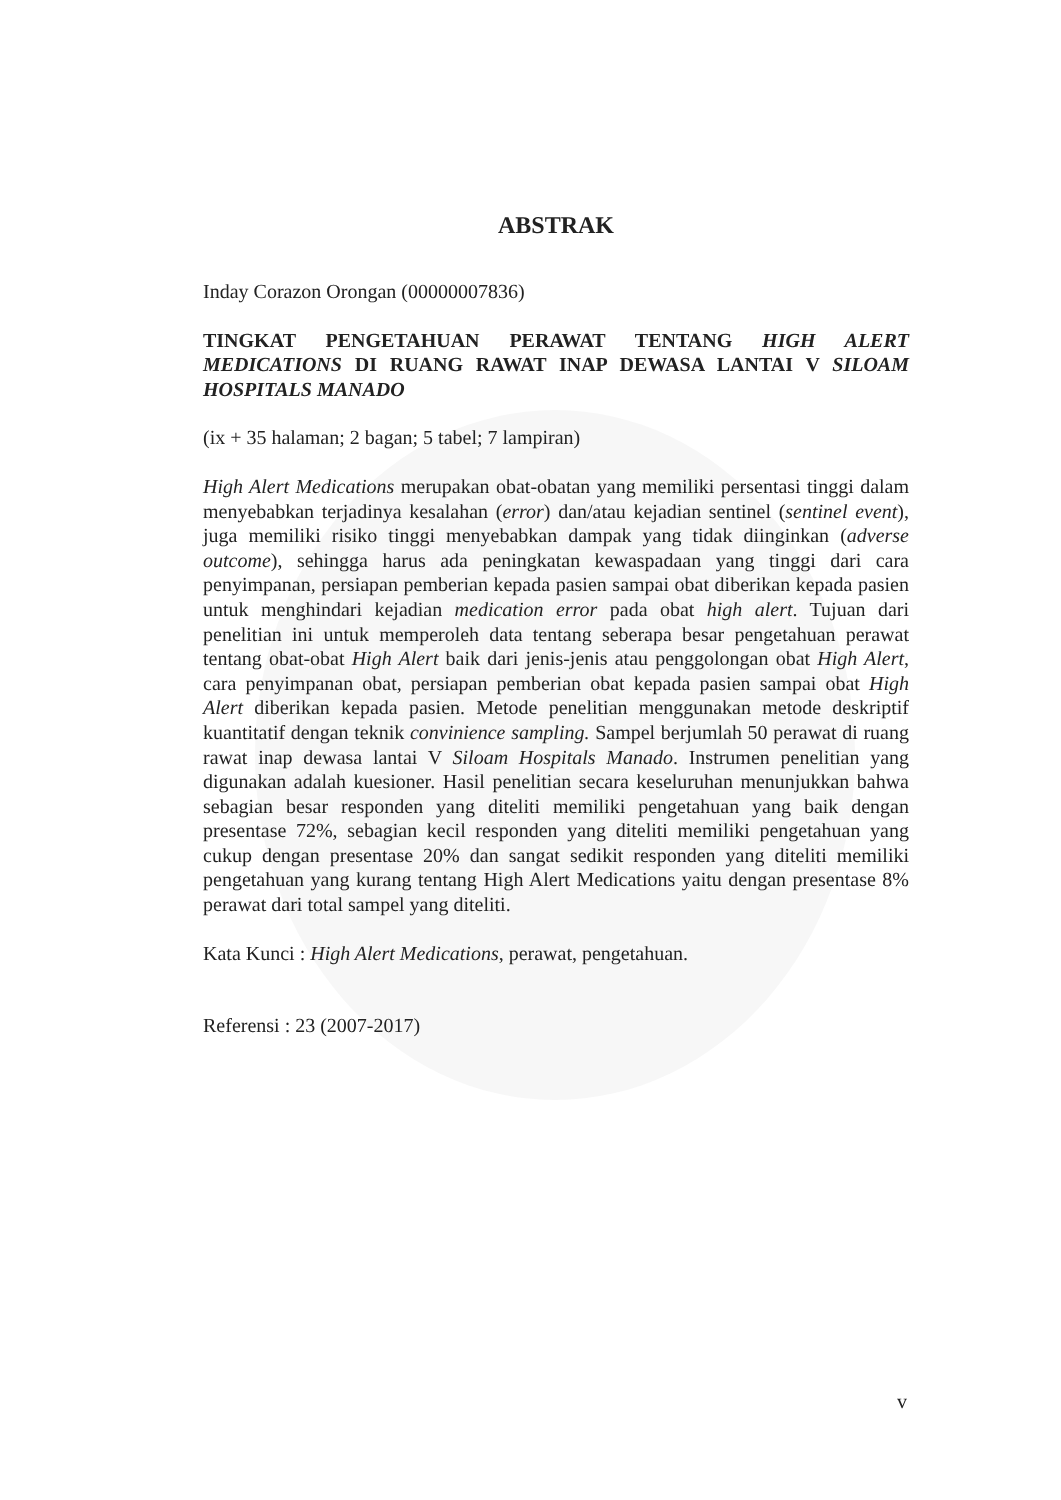ABSTRAK
Inday Corazon Orongan (00000007836)
TINGKAT PENGETAHUAN PERAWAT TENTANG HIGH ALERT MEDICATIONS DI RUANG RAWAT INAP DEWASA LANTAI V SILOAM HOSPITALS MANADO
(ix + 35 halaman; 2 bagan; 5 tabel; 7 lampiran)
High Alert Medications merupakan obat-obatan yang memiliki persentasi tinggi dalam menyebabkan terjadinya kesalahan (error) dan/atau kejadian sentinel (sentinel event), juga memiliki risiko tinggi menyebabkan dampak yang tidak diinginkan (adverse outcome), sehingga harus ada peningkatan kewaspadaan yang tinggi dari cara penyimpanan, persiapan pemberian kepada pasien sampai obat diberikan kepada pasien untuk menghindari kejadian medication error pada obat high alert. Tujuan dari penelitian ini untuk memperoleh data tentang seberapa besar pengetahuan perawat tentang obat-obat High Alert baik dari jenis-jenis atau penggolongan obat High Alert, cara penyimpanan obat, persiapan pemberian obat kepada pasien sampai obat High Alert diberikan kepada pasien. Metode penelitian menggunakan metode deskriptif kuantitatif dengan teknik convinience sampling. Sampel berjumlah 50 perawat di ruang rawat inap dewasa lantai V Siloam Hospitals Manado. Instrumen penelitian yang digunakan adalah kuesioner. Hasil penelitian secara keseluruhan menunjukkan bahwa sebagian besar responden yang diteliti memiliki pengetahuan yang baik dengan presentase 72%, sebagian kecil responden yang diteliti memiliki pengetahuan yang cukup dengan presentase 20% dan sangat sedikit responden yang diteliti memiliki pengetahuan yang kurang tentang High Alert Medications yaitu dengan presentase 8% perawat dari total sampel yang diteliti.
Kata Kunci : High Alert Medications, perawat, pengetahuan.
Referensi : 23 (2007-2017)
v